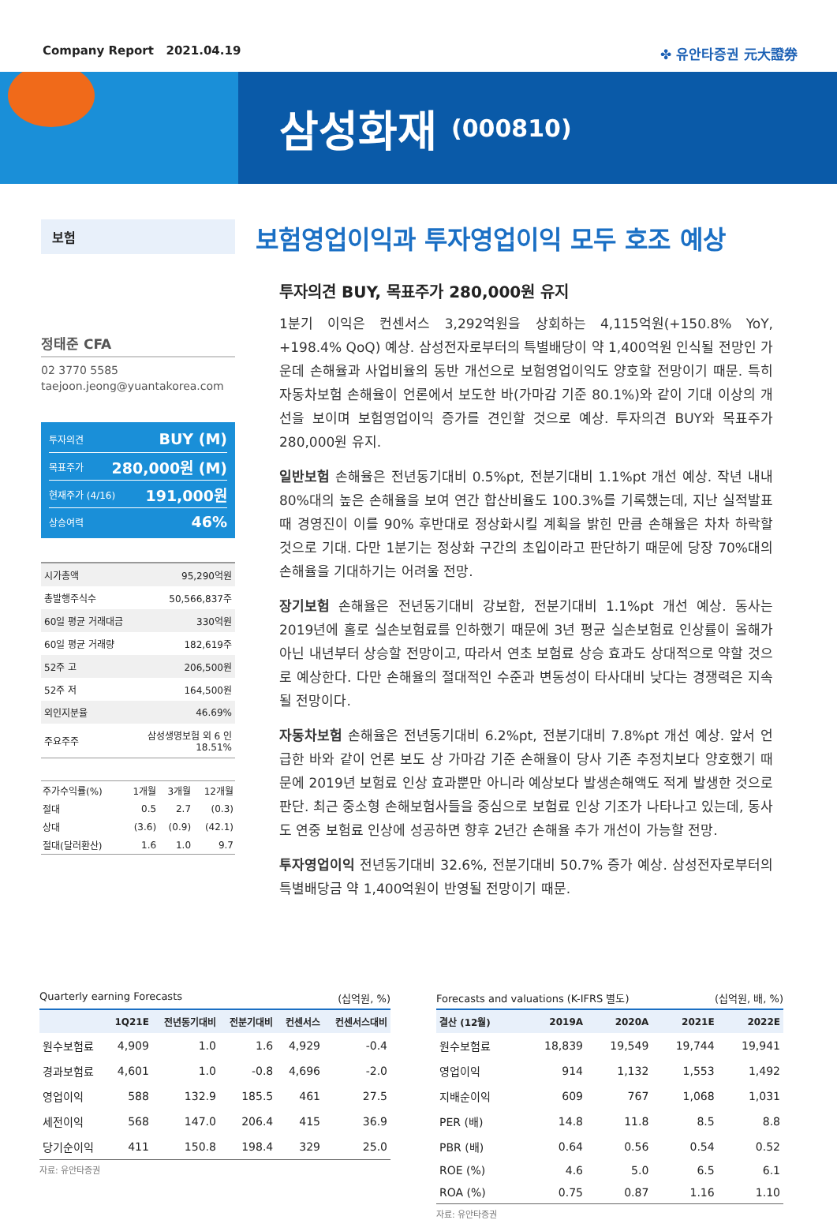Company Report 2021.04.19 ✤ 유안타증권 元大證券
삼성화재
(000810)
보험
정태준 CFA
02 3770 5585
taejoon.jeong@yuantakorea.com
투자의견 BUY (M)
목표주가 280,000원 (M)
현재주가 (4/16) 191,000원
상승여력 46%
| 시가총액 | 95,290억원 |
| 총발행주식수 | 50,566,837주 |
| 60일 평균 거래대금 | 330억원 |
| 60일 평균 거래량 | 182,619주 |
| 52주 고 | 206,500원 |
| 52주 저 | 164,500원 |
| 외인지분율 | 46.69% |
| 주요주주 | 삼성생명보험 외 6 인 18.51% |
| 주가수익률(%) | 1개월 | 3개월 | 12개월 |
| --- | --- | --- | --- |
| 절대 | 0.5 | 2.7 | (0.3) |
| 상대 | (3.6) | (0.9) | (42.1) |
| 절대(달러환산) | 1.6 | 1.0 | 9.7 |
보험영업이익과 투자영업이익 모두 호조 예상
투자의견 BUY, 목표주가 280,000원 유지
1분기 이익은 컨센서스 3,292억원을 상회하는 4,115억원(+150.8% YoY, +198.4% QoQ) 예상. 삼성전자로부터의 특별배당이 약 1,400억원 인식될 전망인 가운데 손해율과 사업비율의 동반 개선으로 보험영업이익도 양호할 전망이기 때문. 특히 자동차보험 손해율이 언론에서 보도한 바(가마감 기준 80.1%)와 같이 기대 이상의 개선을 보이며 보험영업이익 증가를 견인할 것으로 예상. 투자의견 BUY와 목표주가 280,000원 유지.
일반보험 손해율은 전년동기대비 0.5%pt, 전분기대비 1.1%pt 개선 예상. 작년 내내 80%대의 높은 손해율을 보여 연간 합산비율도 100.3%를 기록했는데, 지난 실적발표 때 경영진이 이를 90% 후반대로 정상화시킬 계획을 밝힌 만큼 손해율은 차차 하락할 것으로 기대. 다만 1분기는 정상화 구간의 초입이라고 판단하기 때문에 당장 70%대의 손해율을 기대하기는 어려울 전망.
장기보험 손해율은 전년동기대비 강보합, 전분기대비 1.1%pt 개선 예상. 동사는 2019년에 홀로 실손보험료를 인하했기 때문에 3년 평균 실손보험료 인상률이 올해가 아닌 내년부터 상승할 전망이고, 따라서 연초 보험료 상승 효과도 상대적으로 약할 것으로 예상한다. 다만 손해율의 절대적인 수준과 변동성이 타사대비 낮다는 경쟁력은 지속될 전망이다.
자동차보험 손해율은 전년동기대비 6.2%pt, 전분기대비 7.8%pt 개선 예상. 앞서 언급한 바와 같이 언론 보도 상 가마감 기준 손해율이 당사 기존 추정치보다 양호했기 때문에 2019년 보험료 인상 효과뿐만 아니라 예상보다 발생손해액도 적게 발생한 것으로 판단. 최근 중소형 손해보험사들을 중심으로 보험료 인상 기조가 나타나고 있는데, 동사도 연중 보험료 인상에 성공하면 향후 2년간 손해율 추가 개선이 가능할 전망.
투자영업이익 전년동기대비 32.6%, 전분기대비 50.7% 증가 예상. 삼성전자로부터의 특별배당금 약 1,400억원이 반영될 전망이기 때문.
Quarterly earning Forecasts (십억원, %)
| | 1Q21E | 전년동기대비 | 전분기대비 | 컨센서스 | 컨센서스대비 |
| --- | --- | --- | --- | --- | --- |
| 원수보험료 | 4,909 | 1.0 | 1.6 | 4,929 | -0.4 |
| 경과보험료 | 4,601 | 1.0 | -0.8 | 4,696 | -2.0 |
| 영업이익 | 588 | 132.9 | 185.5 | 461 | 27.5 |
| 세전이익 | 568 | 147.0 | 206.4 | 415 | 36.9 |
| 당기순이익 | 411 | 150.8 | 198.4 | 329 | 25.0 |
자료: 유안타증권
Forecasts and valuations (K-IFRS 별도) (십억원, 배, %)
| 결산 (12월) | 2019A | 2020A | 2021E | 2022E |
| --- | --- | --- | --- | --- |
| 원수보험료 | 18,839 | 19,549 | 19,744 | 19,941 |
| 영업이익 | 914 | 1,132 | 1,553 | 1,492 |
| 지배순이익 | 609 | 767 | 1,068 | 1,031 |
| PER (배) | 14.8 | 11.8 | 8.5 | 8.8 |
| PBR (배) | 0.64 | 0.56 | 0.54 | 0.52 |
| ROE (%) | 4.6 | 5.0 | 6.5 | 6.1 |
| ROA (%) | 0.75 | 0.87 | 1.16 | 1.10 |
자료: 유안타증권